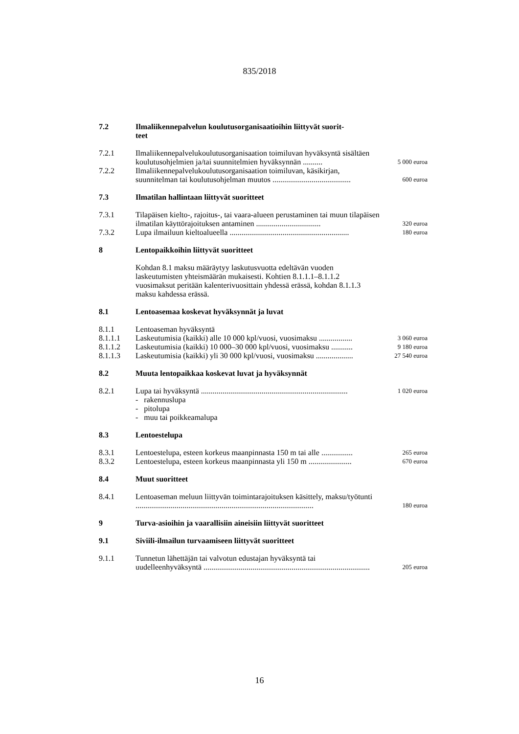835/2018
| 7.2 | Ilmaliikennepalvelun koulutusorganisaatioihin liittyvät suorit- teet | |
| 7.2.1 | Ilmaliikennepalvelukoulutusorganisaation toimiluvan hyväksyntä sisältäen koulutusohjelmien ja/tai suunnitelmien hyväksynnän .......... | 5 000 euroa |
| 7.2.2 | Ilmaliikennepalvelukoulutusorganisaation toimiluvan, käsikirjan, suunnitelman tai koulutusohjelman muutos ........................................ | 600 euroa |
| 7.3 | Ilmatilan hallintaan liittyvät suoritteet | |
| 7.3.1 | Tilapäisen kielto-, rajoitus-, tai vaara-alueen perustaminen tai muun tilapäisen ilmatilan käyttörajoituksen antaminen ................................. | 320 euroa |
| 7.3.2 | Lupa ilmailuun kieltoalueella ............................................................. | 180 euroa |
| 8 | Lentopaikkoihin liittyvät suoritteet | |
| | Kohdan 8.1 maksu määräytyy laskutusvuotta edeltävän vuoden laskeutumisten yhteismäärän mukaisesti. Kohtien 8.1.1.1–8.1.1.2 vuosimaksut peritään kalenterivuosittain yhdessä erässä, kohdan 8.1.1.3 maksu kahdessa erässä. | |
| 8.1 | Lentoasemaa koskevat hyväksynnät ja luvat | |
| 8.1.1 | Lentoaseman hyväksyntä | |
| 8.1.1.1 | Laskeutumisia (kaikki) alle 10 000 kpl/vuosi, vuosimaksu ................. | 3 060 euroa |
| 8.1.1.2 | Laskeutumisia (kaikki) 10 000–30 000 kpl/vuosi, vuosimaksu ........... | 9 180 euroa |
| 8.1.1.3 | Laskeutumisia (kaikki) yli 30 000 kpl/vuosi, vuosimaksu ................... | 27 540 euroa |
| 8.2 | Muuta lentopaikkaa koskevat luvat ja hyväksynnät | |
| 8.2.1 | Lupa tai hyväksyntä ........................................................................... | 1 020 euroa |
| | - rakennuslupa - pitolupa - muu tai poikkeamalupa | |
| 8.3 | Lentoestelupa | |
| 8.3.1 | Lentoestelupa, esteen korkeus maanpinnasta 150 m tai alle ................ | 265 euroa |
| 8.3.2 | Lentoestelupa, esteen korkeus maanpinnasta yli 150 m ...................... | 670 euroa |
| 8.4 | Muut suoritteet | |
| 8.4.1 | Lentoaseman meluun liittyvän toimintarajoituksen käsittely, maksu/työtunti ........................................................................................... | 180 euroa |
| 9 | Turva-asioihin ja vaarallisiin aineisiin liittyvät suoritteet | |
| 9.1 | Siviili-ilmailun turvaamiseen liittyvät suoritteet | |
| 9.1.1 | Tunnetun lähettäjän tai valvotun edustajan hyväksyntä tai uudelleenhyväksyntä ..................................................................................... | 205 euroa |
16